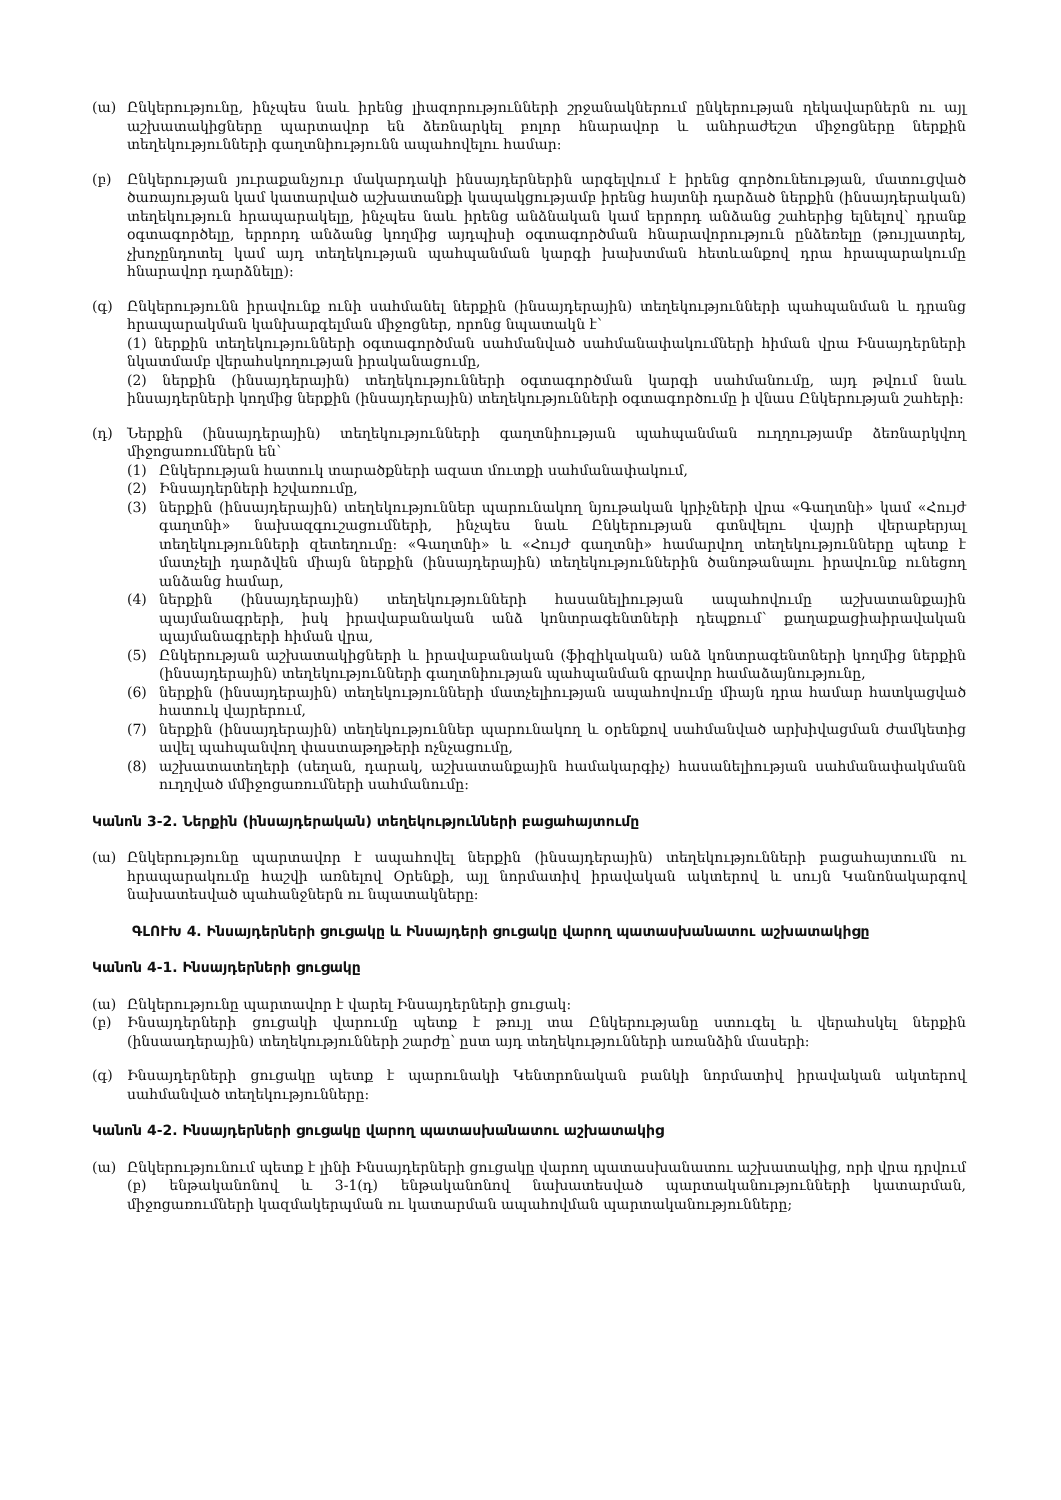(ա) Ընկերությունը, ինչպես նաև իրենց լիազորությունների շրջանակներում ընկերության ղեկավարներն ու այլ աշխատակիցները պարտավոր են ձեռնարկել բոլոր հնարավոր և անհրաժեշտ միջոցները ներքին տեղեկությունների գաղտնիությունն ապահովելու համար:
(բ) Ընկերության յուրաքանչյուր մակարդակի ինսայդերներին արգելվում է իրենց գործունեության, մատուցված ծառայության կամ կատարված աշխատանքի կապակցությամբ իրենց հայտնի դարձած ներքին (ինսայդերական) տեղեկություն հրապարակելը, ինչպես նաև իրենց անձնական կամ երրորդ անձանց շահերից ելնելով՝ դրանք օգտագործելը, երրորդ անձանց կողմից այդպիսի օգտագործման հնարավորություն ընձեռելը (թույլատրել, չխոչընդոտել կամ այդ տեղեկության պահպանման կարգի խախտման հետևանքով դրա հրապարակումը հնարավոր դարձնելը):
(գ) Ընկերությունն իրավունք ունի սահմանել ներքին (ինսայդերային) տեղեկությունների պահպանման և դրանց հրապարակման կանխարգելման միջոցներ, որոնց նպատակն է՝
(1) ներքին տեղեկությունների օգտագործման սահմանված սահմանափակումների հիման վրա Ինսայդերների նկատմամբ վերահսկողության իրականացումը,
(2) ներքին (ինսայդերային) տեղեկությունների օգտագործման կարգի սահմանումը, այդ թվում նաև ինսայդերների կողմից ներքին (ինսայդերային) տեղեկությունների օգտագործումը ի վնաս Ընկերության շահերի:
(դ) Ներքին (ինսայդերային) տեղեկությունների գաղտնիության պահպանման ուղղությամբ ձեռնարկվող միջոցառումներն են՝
(1) Ընկերության հատուկ տարածքների ազատ մուտքի սահմանափակում,
(2) Ինսայդերների հշվառումը,
(3) ներքին (ինսայդերային) տեղեկություններ պարունակող նյութական կրիչների վրա «Գաղտնի» կամ «Հույժ գաղտնի» նախազգուշացումների, ինչպես նաև Ընկերության գտնվելու վայրի վերաբերյալ տեղեկությունների զետեղումը: «Գաղտնի» և «Հույժ գաղտնի» համարվող տեղեկությունները պետք է մատչելի դարձվեն միայն ներքին (ինսայդերային) տեղեկություններին ծանոթանալու իրավունք ունեցող անձանց համար,
(4) ներքին (ինսայդերային) տեղեկությունների հասանելիության ապահովումը աշխատանքային պայմանագրերի, իսկ իրավաբանական անձ կոնտրագենտների դեպքում՝ քաղաքացիաիրավական պայմանագրերի հիման վրա,
(5) Ընկերության աշխատակիցների և իրավաբանական (ֆիզիկական) անձ կոնտրագենտների կողմից ներքին (ինսայդերային) տեղեկությունների գաղտնիության պահպանման գրավոր համաձայնությունը,
(6) ներքին (ինսայդերային) տեղեկությունների մատչելիության ապահովումը միայն դրա համար հատկացված հատուկ վայրերում,
(7) ներքին (ինսայդերային) տեղեկություններ պարունակող և օրենքով սահմանված արխիվացման ժամկետից ավել պահպանվող փաստաթղթերի ոչնչացումը,
(8) աշխատատեղերի (սեղան, դարակ, աշխատանքային համակարգիչ) հասանելիության սահմանափակմանն ուղղված մմիջոցառումների սահմանումը:
Կանոն 3-2. Ներքին (ինսայդերական) տեղեկությունների բացահայտումը
(ա) Ընկերությունը պարտավոր է ապահովել ներքին (ինսայդերային) տեղեկությունների բացահայտումն ու հրապարակումը հաշվի առնելով Օրենքի, այլ նորմատիվ իրավական ակտերով և սույն Կանոնակարգով նախատեսված պահանջներն ու նպատակները:
ԳԼՈՒԽ 4. Ինսայդերների ցուցակը և Ինսայդերի ցուցակը վարող պատասխանատու աշխատակիցը
Կանոն 4-1. Ինսայդերների ցուցակը
(ա) Ընկերությունը պարտավոր է վարել Ինսայդերների ցուցակ:
(բ) Ինսայդերների ցուցակի վարումը պետք է թույլ տա Ընկերությանը ստուգել և վերահսկել ներքին (ինսաադերային) տեղեկությունների շարժը՝ ըստ այդ տեղեկությունների առանձին մասերի:
(գ) Ինսայդերների ցուցակը պետք է պարունակի Կենտրոնական բանկի նորմատիվ իրավական ակտերով սահմանված տեղեկությունները:
Կանոն 4-2. Ինսայդերների ցուցակը վարող պատասխանատու աշխատակից
(ա) Ընկերությունում պետք է լինի Ինսայդերների ցուցակը վարող պատասխանատու աշխատակից, որի վրա դրվում (բ) ենթականոնով և 3-1(դ) ենթականոնով նախատեսված պարտականությունների կատարման, միջոցառումների կազմակերպման ու կատարման ապահովման պարտականությունները;